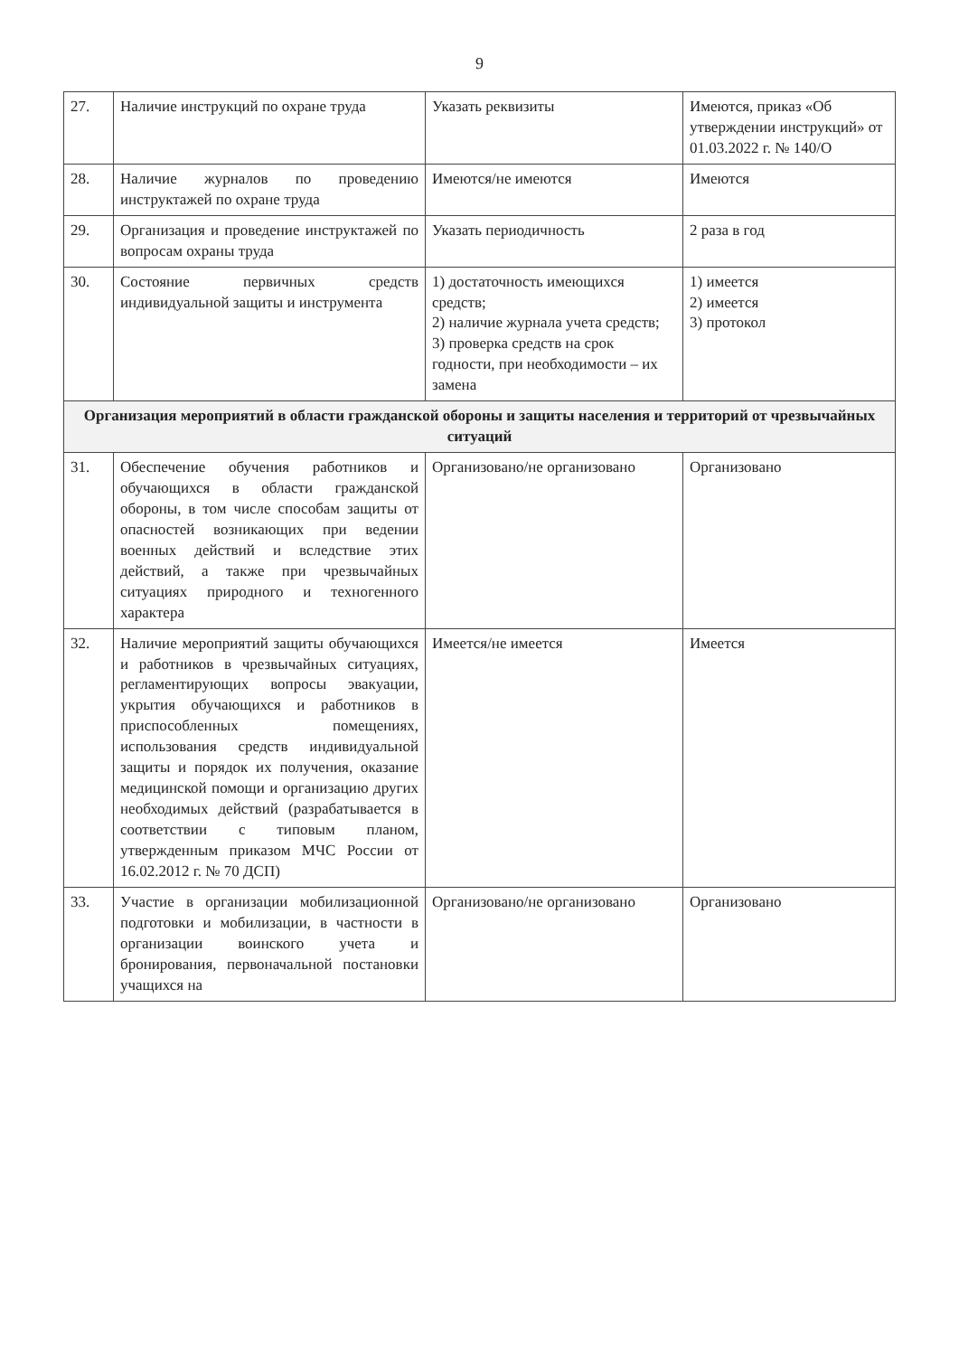9
| 27. | Наличие инструкций по охране труда | Указать реквизиты | Имеются, приказ «Об утверждении инструкций» от 01.03.2022 г. № 140/О |
| 28. | Наличие журналов по проведению инструктажей по охране труда | Имеются/не имеются | Имеются |
| 29. | Организация и проведение инструктажей по вопросам охраны труда | Указать периодичность | 2 раза в год |
| 30. | Состояние первичных средств индивидуальной защиты и инструмента | 1) достаточность имеющихся средств; 2) наличие журнала учета средств; 3) проверка средств на срок годности, при необходимости – их замена | 1) имеется 2) имеется 3) протокол |
| Организация мероприятий в области гражданской обороны и защиты населения и территорий от чрезвычайных ситуаций | | | |
| 31. | Обеспечение обучения работников и обучающихся в области гражданской обороны, в том числе способам защиты от опасностей возникающих при ведении военных действий и вследствие этих действий, а также при чрезвычайных ситуациях природного и техногенного характера | Организовано/не организовано | Организовано |
| 32. | Наличие мероприятий защиты обучающихся и работников в чрезвычайных ситуациях, регламентирующих вопросы эвакуации, укрытия обучающихся и работников в приспособленных помещениях, использования средств индивидуальной защиты и порядок их получения, оказание медицинской помощи и организацию других необходимых действий (разрабатывается в соответствии с типовым планом, утвержденным приказом МЧС России от 16.02.2012 г. № 70 ДСП) | Имеется/не имеется | Имеется |
| 33. | Участие в организации мобилизационной подготовки и мобилизации, в частности в организации воинского учета и бронирования, первоначальной постановки учащихся на | Организовано/не организовано | Организовано |